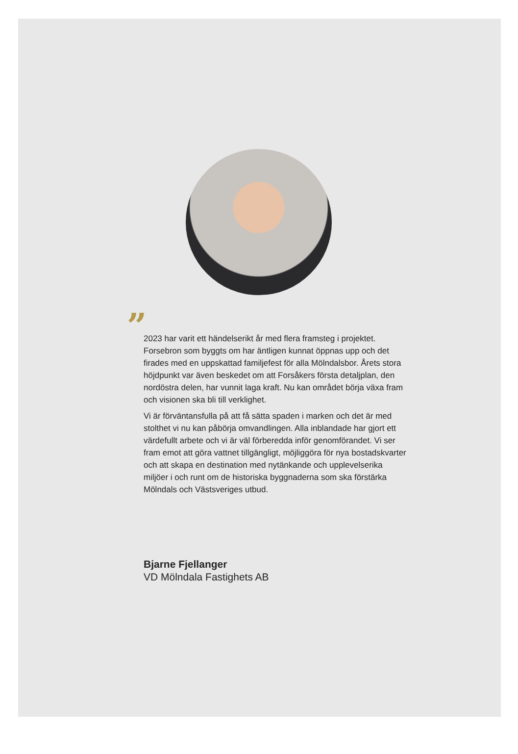”
2023 har varit ett händelserikt år med flera framsteg i projektet. Forsebron som byggts om har äntligen kunnat öppnas upp och det firades med en uppskattad familjefest för alla Mölndalsbor. Årets stora höjdpunkt var även beskedet om att Forsåkers första detaljplan, den nordöstra delen, har vunnit laga kraft. Nu kan området börja växa fram och visionen ska bli till verklighet.
Vi är förväntansfulla på att få sätta spaden i marken och det är med stolthet vi nu kan påbörja omvandlingen. Alla inblandade har gjort ett värdefullt arbete och vi är väl förberedda inför genomförandet. Vi ser fram emot att göra vattnet tillgängligt, möjliggöra för nya bostadskvarter och att skapa en destination med nytänkande och upplevelserika miljöer i och runt om de historiska byggnaderna som ska förstärka Mölndals och Västsveriges utbud.
Bjarne Fjellanger
VD Mölndala Fastighets AB